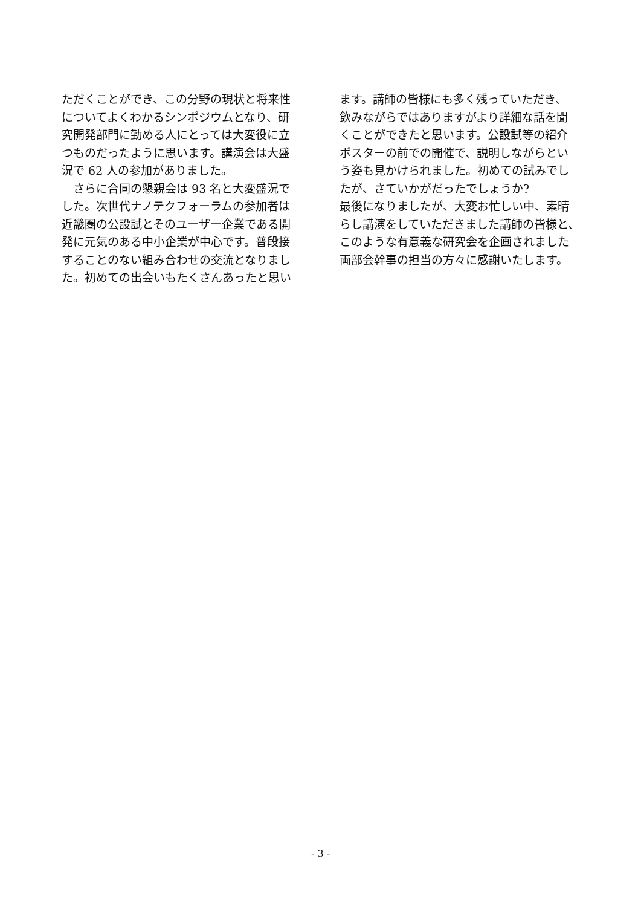ただくことができ、この分野の現状と将来性
についてよくわかるシンポジウムとなり、研
究開発部門に勤める人にとっては大変役に立
つものだったように思います。講演会は大盛
況で 62 人の参加がありました。
　さらに合同の懇親会は 93 名と大変盛況で
した。次世代ナノテクフォーラムの参加者は
近畿圏の公設試とそのユーザー企業である開
発に元気のある中小企業が中心です。普段接
することのない組み合わせの交流となりまし
た。初めての出会いもたくさんあったと思い
ます。講師の皆様にも多く残っていただき、
飲みながらではありますがより詳細な話を聞
くことができたと思います。公設試等の紹介
ポスターの前での開催で、説明しながらとい
う姿も見かけられました。初めての試みでし
たが、さていかがだったでしょうか?
最後になりましたが、大変お忙しい中、素晴
らし講演をしていただきました講師の皆様と、
このような有意義な研究会を企画されました
両部会幹事の担当の方々に感謝いたします。
- 3 -